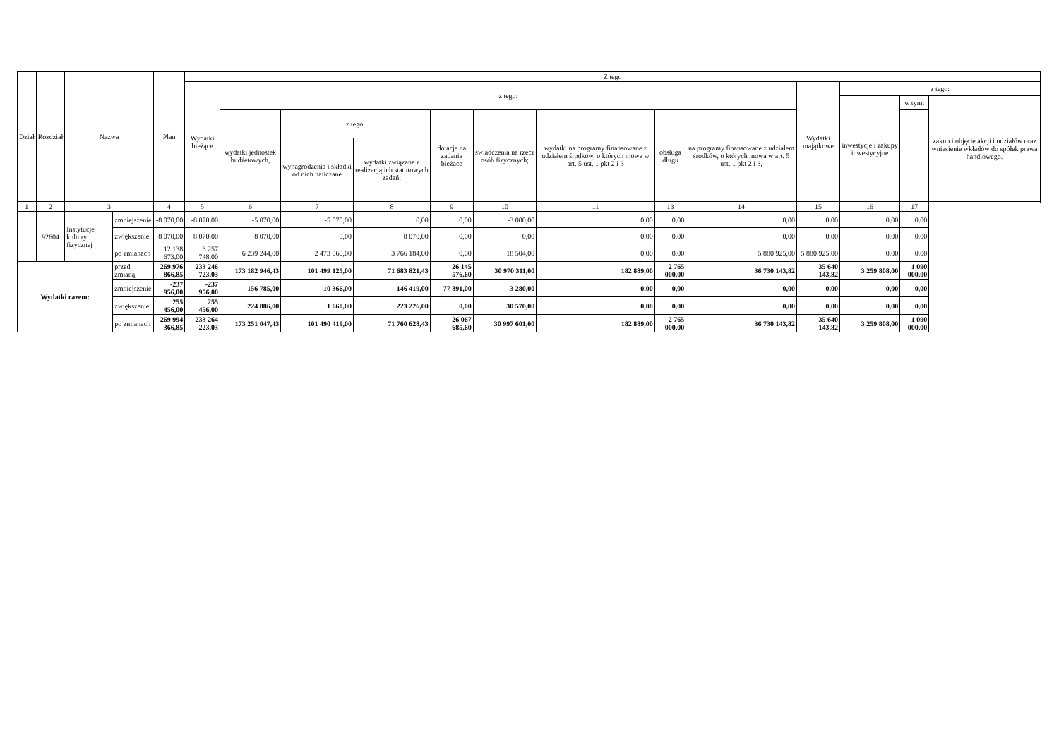| Dział | Rozdział | Nazwa | | Plan | Z tego | | | | | | | | | | | | |
| --- | --- | --- | --- | --- | --- | --- | --- | --- | --- | --- | --- | --- | --- | --- | --- | --- | --- |
| | | | | | Wydatki bieżące | z tego: | | | | | | | | Wydatki majątkowe | z tego: | | |
| | | | | | | | | | | | | | | | inwestycje i zakupy inwestycyjne | w tym: | zakup i objęcie akcji i udziałów oraz wniesienie wkładów do spółek prawa handlowego. |
| | | | | | | wydatki jednostek budżetowych, | z tego: | | dotacje na zadania bieżące | świadczenia na rzecz osób fizycznych; | wydatki na programy finansowane z udziałem środków, o których mowa w art. 5 ust. 1 pkt 2 i 3 | obsługa długu | na programy finansowane z udziałem środków, o których mowa w art. 5 ust. 1 pkt 2 i 3, | | | | |
| | | | | | | | wynagrodzenia i składki od nich naliczane | wydatki związane z realizacją ich statutowych zadań; | | | | | | | | | |
| 1 | 2 | 3 | | 4 | 5 | 6 | 7 | 8 | 9 | 10 | 11 | 13 | 14 | 15 | 16 | 17 | |
| | 92604 | Instytucje kultury fizycznej | zmniejszenie | -8 070,00 | -8 070,00 | -5 070,00 | -5 070,00 | 0,00 | 0,00 | -3 000,00 | 0,00 | 0,00 | 0,00 | 0,00 | 0,00 | 0,00 | |
| | | | zwiększenie | 8 070,00 | 8 070,00 | 8 070,00 | 0,00 | 8 070,00 | 0,00 | 0,00 | 0,00 | 0,00 | 0,00 | 0,00 | 0,00 | 0,00 | |
| | | | po zmianach | 12 138 673,00 | 6 257 748,00 | 6 239 244,00 | 2 473 060,00 | 3 766 184,00 | 0,00 | 18 504,00 | 0,00 | 0,00 | 5 880 925,00 | 5 880 925,00 | 0,00 | 0,00 | |
| Wydatki razem: | | | przed zmianą | 269 976 866,85 | 233 246 723,03 | 173 182 946,43 | 101 499 125,00 | 71 683 821,43 | 26 145 576,60 | 30 970 311,00 | 182 889,00 | 2 765 000,00 | 36 730 143,82 | 35 640 143,82 | 3 259 808,00 | 1 090 000,00 | |
| | | | zmniejszenie | -237 956,00 | -237 956,00 | -156 785,00 | -10 366,00 | -146 419,00 | -77 891,00 | -3 280,00 | 0,00 | 0,00 | 0,00 | 0,00 | 0,00 | 0,00 | |
| | | | zwiększenie | 255 456,00 | 255 456,00 | 224 886,00 | 1 660,00 | 223 226,00 | 0,00 | 30 570,00 | 0,00 | 0,00 | 0,00 | 0,00 | 0,00 | 0,00 | |
| | | | po zmianach | 269 994 366,85 | 233 264 223,03 | 173 251 047,43 | 101 490 419,00 | 71 760 628,43 | 26 067 685,60 | 30 997 601,00 | 182 889,00 | 2 765 000,00 | 36 730 143,82 | 35 640 143,82 | 3 259 808,00 | 1 090 000,00 | |